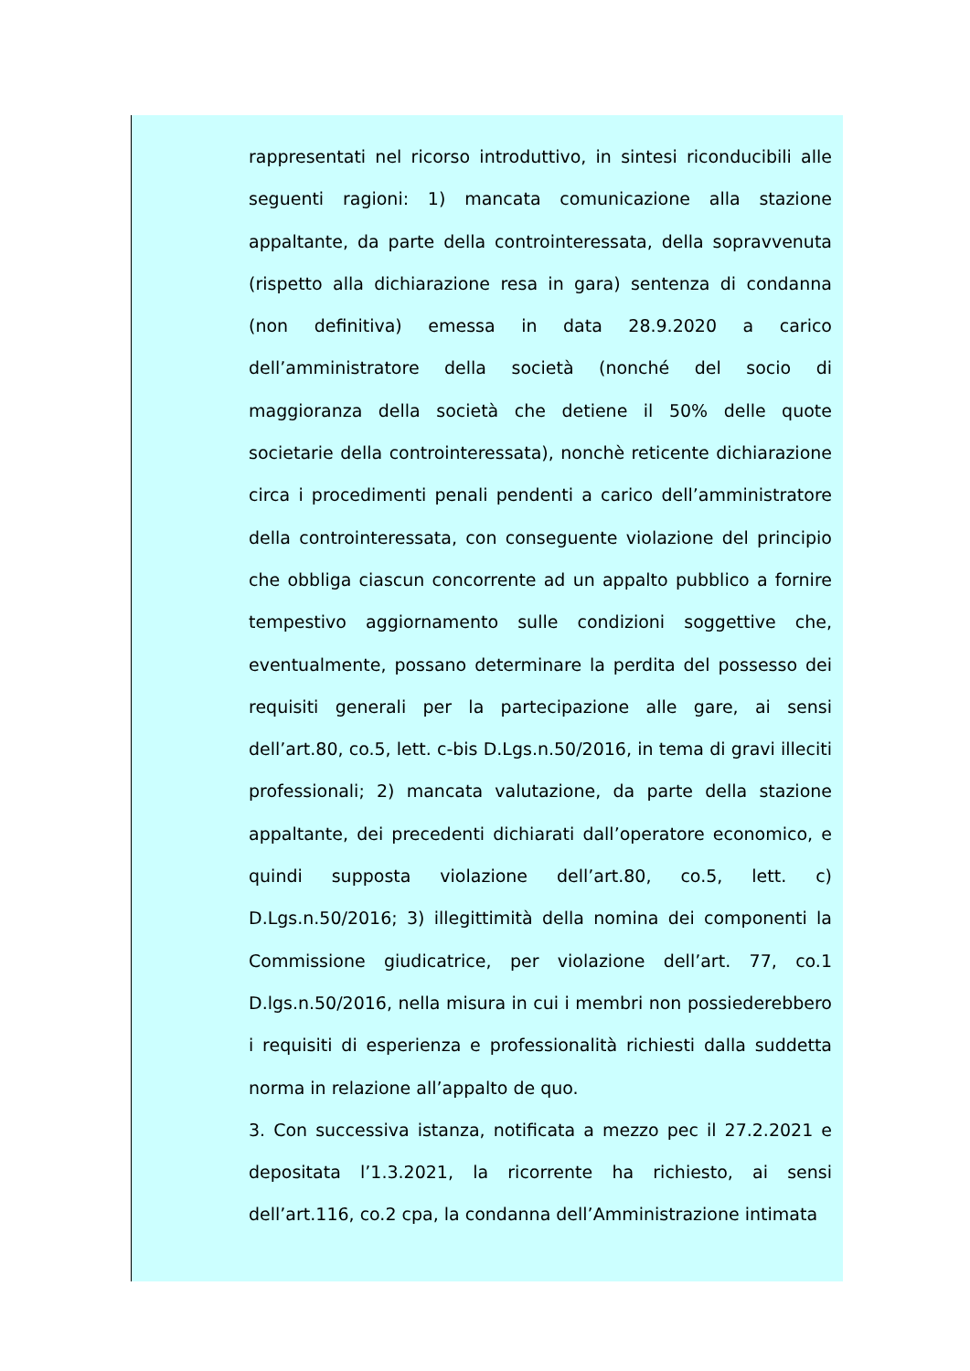rappresentati nel ricorso introduttivo, in sintesi riconducibili alle seguenti ragioni: 1) mancata comunicazione alla stazione appaltante, da parte della controinteressata, della sopravvenuta (rispetto alla dichiarazione resa in gara) sentenza di condanna (non definitiva) emessa in data 28.9.2020 a carico dell’amministratore della società (nonché del socio di maggioranza della società che detiene il 50% delle quote societarie della controinteressata), nonchè reticente dichiarazione circa i procedimenti penali pendenti a carico dell’amministratore della controinteressata, con conseguente violazione del principio che obbliga ciascun concorrente ad un appalto pubblico a fornire tempestivo aggiornamento sulle condizioni soggettive che, eventualmente, possano determinare la perdita del possesso dei requisiti generali per la partecipazione alle gare, ai sensi dell’art.80, co.5, lett. c-bis D.Lgs.n.50/2016, in tema di gravi illeciti professionali; 2) mancata valutazione, da parte della stazione appaltante, dei precedenti dichiarati dall’operatore economico, e quindi supposta violazione dell’art.80, co.5, lett. c) D.Lgs.n.50/2016; 3) illegittimità della nomina dei componenti la Commissione giudicatrice, per violazione dell’art. 77, co.1 D.lgs.n.50/2016, nella misura in cui i membri non possiederebbero i requisiti di esperienza e professionalità richiesti dalla suddetta norma in relazione all’appalto de quo.
3. Con successiva istanza, notificata a mezzo pec il 27.2.2021 e depositata l’1.3.2021, la ricorrente ha richiesto, ai sensi dell’art.116, co.2 cpa, la condanna dell’Amministrazione intimata